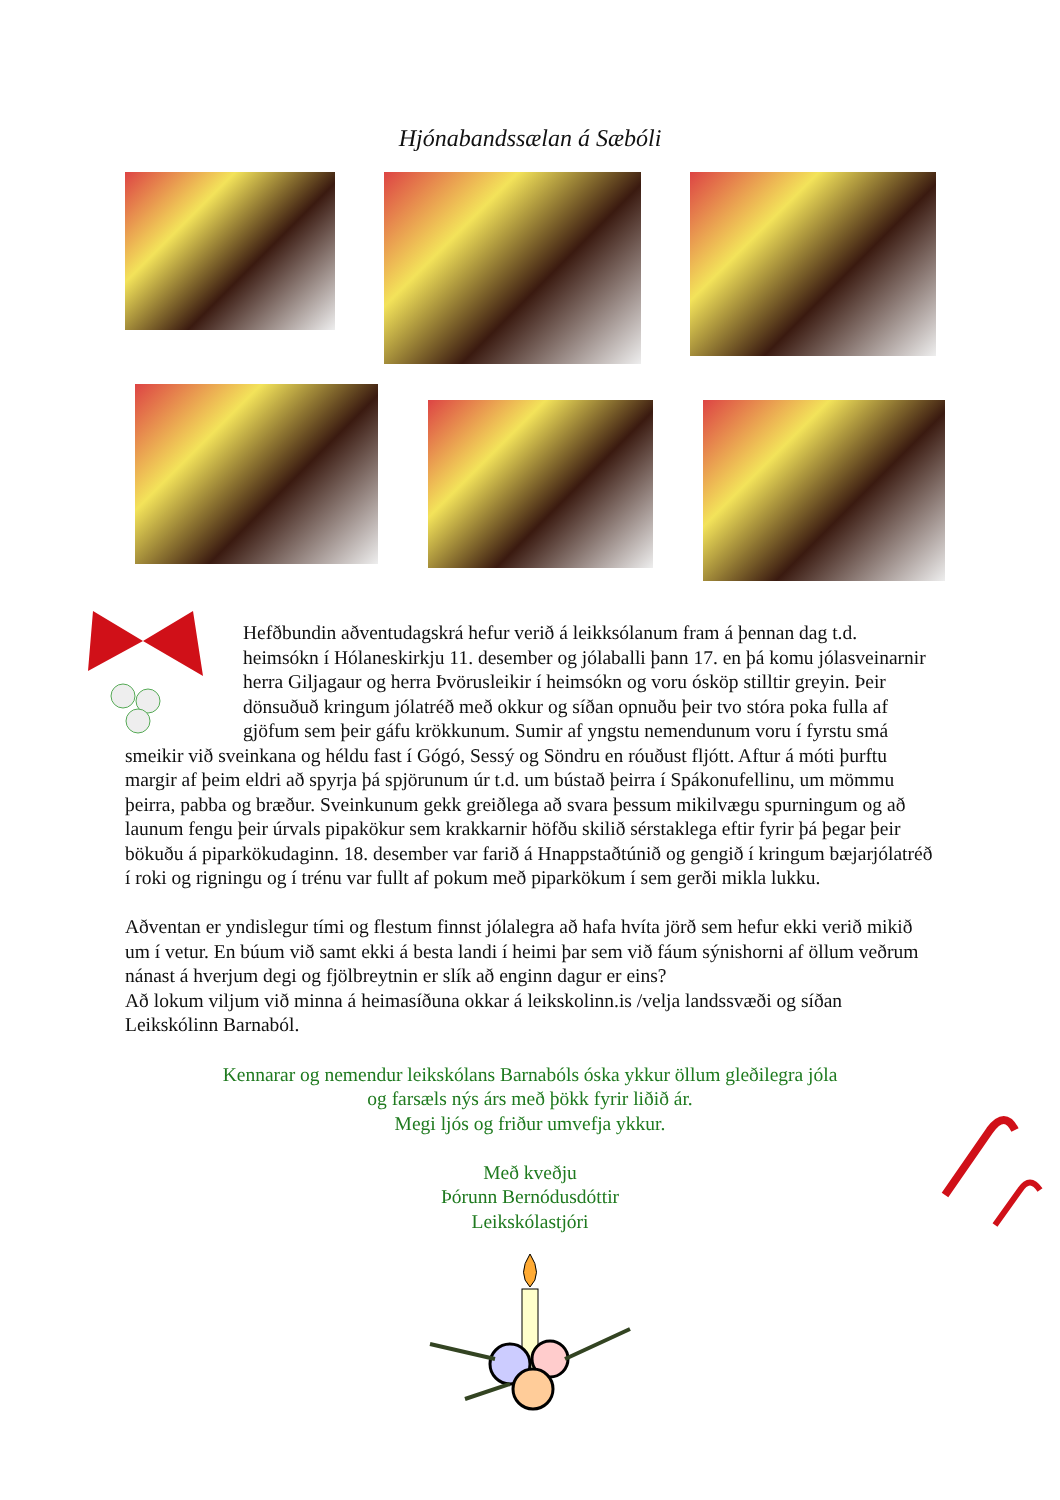Hjónabandssælan á Sæbóli
Hefðbundin aðventudagskrá hefur verið á leikksólanum fram á þennan dag t.d. heimsókn í Hólaneskirkju 11. desember og jólaballi þann 17. en þá komu jólasveinarnir herra Giljagaur og herra Þvörusleikir í heimsókn og voru ósköp stilltir greyin. Þeir dönsuðuð kringum jólatréð með okkur og síðan opnuðu þeir tvo stóra poka fulla af gjöfum sem þeir gáfu krökkunum. Sumir af yngstu nemendunum voru í fyrstu smá smeikir við sveinkana og héldu fast í Gógó, Sessý og Söndru en róuðust fljótt. Aftur á móti þurftu margir af þeim eldri að spyrja þá spjörunum úr t.d. um bústað þeirra í Spákonufellinu, um mömmu þeirra, pabba og bræður. Sveinkunum gekk greiðlega að svara þessum mikilvægu spurningum og að launum fengu þeir úrvals pipakökur sem krakkarnir höfðu skilið sérstaklega eftir fyrir þá þegar þeir bökuðu á piparkökudaginn. 18. desember var farið á Hnappstaðtúnið og gengið í kringum bæjarjólatréð í roki og rigningu og í trénu var fullt af pokum með piparkökum í sem gerði mikla lukku.
Aðventan er yndislegur tími og flestum finnst jólalegra að hafa hvíta jörð sem hefur ekki verið mikið um í vetur. En búum við samt ekki á besta landi í heimi þar sem við fáum sýnishorni af öllum veðrum nánast á hverjum degi og fjölbreytnin er slík að enginn dagur er eins?
Að lokum viljum við minna á heimasíðuna okkar á leikskolinn.is /velja landssvæði og síðan Leikskólinn Barnaból.
Kennarar og nemendur leikskólans Barnabóls óska ykkur öllum gleðilegra jóla
og farsæls nýs árs með þökk fyrir liðið ár.
Megi ljós og friður umvefja ykkur.
Með kveðju
Þórunn Bernódusdóttir
Leikskólastjóri